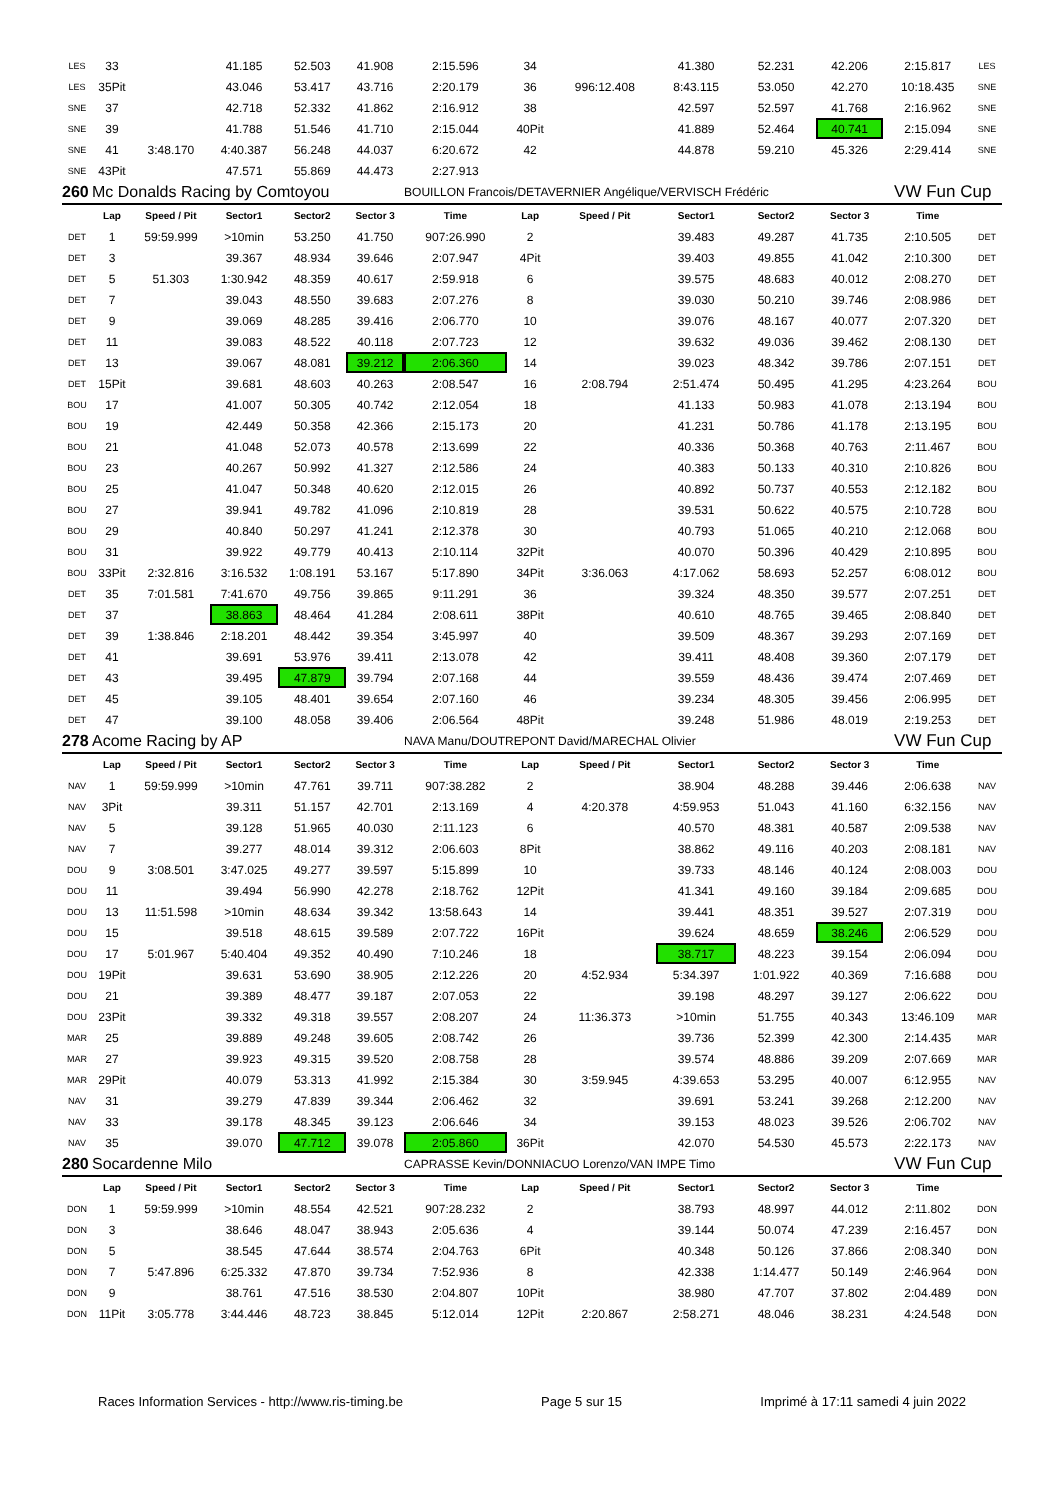| LES | 33 | | 41.185 | 52.503 | 41.908 | 2:15.596 | 34 | | 41.380 | 52.231 | 42.206 | 2:15.817 | LES |
| LES | 35Pit | | 43.046 | 53.417 | 43.716 | 2:20.179 | 36 | 996:12.408 | 8:43.115 | 53.050 | 42.270 | 10:18.435 | SNE |
| SNE | 37 | | 42.718 | 52.332 | 41.862 | 2:16.912 | 38 | | 42.597 | 52.597 | 41.768 | 2:16.962 | SNE |
| SNE | 39 | | 41.788 | 51.546 | 41.710 | 2:15.044 | 40Pit | | 41.889 | 52.464 | 40.741 | 2:15.094 | SNE |
| SNE | 41 | 3:48.170 | 4:40.387 | 56.248 | 44.037 | 6:20.672 | 42 | | 44.878 | 59.210 | 45.326 | 2:29.414 | SNE |
| SNE | 43Pit | | 47.571 | 55.869 | 44.473 | 2:27.913 | | | | | | | |
| 260 | Mc Donalds Racing by Comtoyou | | | | | BOUILLON Francois/DETAVERNIER Angélique/VERVISCH Frédéric | | | | | | VW Fun Cup | |
| | Lap | Speed / Pit | Sector1 | Sector2 | Sector 3 | Time | Lap | Speed / Pit | Sector1 | Sector2 | Sector 3 | Time | |
| DET | 1 | 59:59.999 | >10min | 53.250 | 41.750 | 907:26.990 | 2 | | 39.483 | 49.287 | 41.735 | 2:10.505 | DET |
| DET | 3 | | 39.367 | 48.934 | 39.646 | 2:07.947 | 4Pit | | 39.403 | 49.855 | 41.042 | 2:10.300 | DET |
| DET | 5 | 51.303 | 1:30.942 | 48.359 | 40.617 | 2:59.918 | 6 | | 39.575 | 48.683 | 40.012 | 2:08.270 | DET |
| DET | 7 | | 39.043 | 48.550 | 39.683 | 2:07.276 | 8 | | 39.030 | 50.210 | 39.746 | 2:08.986 | DET |
| DET | 9 | | 39.069 | 48.285 | 39.416 | 2:06.770 | 10 | | 39.076 | 48.167 | 40.077 | 2:07.320 | DET |
| DET | 11 | | 39.083 | 48.522 | 40.118 | 2:07.723 | 12 | | 39.632 | 49.036 | 39.462 | 2:08.130 | DET |
| DET | 13 | | 39.067 | 48.081 | 39.212 | 2:06.360 | 14 | | 39.023 | 48.342 | 39.786 | 2:07.151 | DET |
| DET | 15Pit | | 39.681 | 48.603 | 40.263 | 2:08.547 | 16 | 2:08.794 | 2:51.474 | 50.495 | 41.295 | 4:23.264 | BOU |
| BOU | 17 | | 41.007 | 50.305 | 40.742 | 2:12.054 | 18 | | 41.133 | 50.983 | 41.078 | 2:13.194 | BOU |
| BOU | 19 | | 42.449 | 50.358 | 42.366 | 2:15.173 | 20 | | 41.231 | 50.786 | 41.178 | 2:13.195 | BOU |
| BOU | 21 | | 41.048 | 52.073 | 40.578 | 2:13.699 | 22 | | 40.336 | 50.368 | 40.763 | 2:11.467 | BOU |
| BOU | 23 | | 40.267 | 50.992 | 41.327 | 2:12.586 | 24 | | 40.383 | 50.133 | 40.310 | 2:10.826 | BOU |
| BOU | 25 | | 41.047 | 50.348 | 40.620 | 2:12.015 | 26 | | 40.892 | 50.737 | 40.553 | 2:12.182 | BOU |
| BOU | 27 | | 39.941 | 49.782 | 41.096 | 2:10.819 | 28 | | 39.531 | 50.622 | 40.575 | 2:10.728 | BOU |
| BOU | 29 | | 40.840 | 50.297 | 41.241 | 2:12.378 | 30 | | 40.793 | 51.065 | 40.210 | 2:12.068 | BOU |
| BOU | 31 | | 39.922 | 49.779 | 40.413 | 2:10.114 | 32Pit | | 40.070 | 50.396 | 40.429 | 2:10.895 | BOU |
| BOU | 33Pit | 2:32.816 | 3:16.532 | 1:08.191 | 53.167 | 5:17.890 | 34Pit | 3:36.063 | 4:17.062 | 58.693 | 52.257 | 6:08.012 | BOU |
| DET | 35 | 7:01.581 | 7:41.670 | 49.756 | 39.865 | 9:11.291 | 36 | | 39.324 | 48.350 | 39.577 | 2:07.251 | DET |
| DET | 37 | | 38.863 | 48.464 | 41.284 | 2:08.611 | 38Pit | | 40.610 | 48.765 | 39.465 | 2:08.840 | DET |
| DET | 39 | 1:38.846 | 2:18.201 | 48.442 | 39.354 | 3:45.997 | 40 | | 39.509 | 48.367 | 39.293 | 2:07.169 | DET |
| DET | 41 | | 39.691 | 53.976 | 39.411 | 2:13.078 | 42 | | 39.411 | 48.408 | 39.360 | 2:07.179 | DET |
| DET | 43 | | 39.495 | 47.879 | 39.794 | 2:07.168 | 44 | | 39.559 | 48.436 | 39.474 | 2:07.469 | DET |
| DET | 45 | | 39.105 | 48.401 | 39.654 | 2:07.160 | 46 | | 39.234 | 48.305 | 39.456 | 2:06.995 | DET |
| DET | 47 | | 39.100 | 48.058 | 39.406 | 2:06.564 | 48Pit | | 39.248 | 51.986 | 48.019 | 2:19.253 | DET |
| 278 | Acome Racing by AP | | | | | NAVA Manu/DOUTREPONT David/MARECHAL Olivier | | | | | | VW Fun Cup | |
| | Lap | Speed / Pit | Sector1 | Sector2 | Sector 3 | Time | Lap | Speed / Pit | Sector1 | Sector2 | Sector 3 | Time | |
| NAV | 1 | 59:59.999 | >10min | 47.761 | 39.711 | 907:38.282 | 2 | | 38.904 | 48.288 | 39.446 | 2:06.638 | NAV |
| NAV | 3Pit | | 39.311 | 51.157 | 42.701 | 2:13.169 | 4 | 4:20.378 | 4:59.953 | 51.043 | 41.160 | 6:32.156 | NAV |
| NAV | 5 | | 39.128 | 51.965 | 40.030 | 2:11.123 | 6 | | 40.570 | 48.381 | 40.587 | 2:09.538 | NAV |
| NAV | 7 | | 39.277 | 48.014 | 39.312 | 2:06.603 | 8Pit | | 38.862 | 49.116 | 40.203 | 2:08.181 | NAV |
| DOU | 9 | 3:08.501 | 3:47.025 | 49.277 | 39.597 | 5:15.899 | 10 | | 39.733 | 48.146 | 40.124 | 2:08.003 | DOU |
| DOU | 11 | | 39.494 | 56.990 | 42.278 | 2:18.762 | 12Pit | | 41.341 | 49.160 | 39.184 | 2:09.685 | DOU |
| DOU | 13 | 11:51.598 | >10min | 48.634 | 39.342 | 13:58.643 | 14 | | 39.441 | 48.351 | 39.527 | 2:07.319 | DOU |
| DOU | 15 | | 39.518 | 48.615 | 39.589 | 2:07.722 | 16Pit | | 39.624 | 48.659 | 38.246 | 2:06.529 | DOU |
| DOU | 17 | 5:01.967 | 5:40.404 | 49.352 | 40.490 | 7:10.246 | 18 | | 38.717 | 48.223 | 39.154 | 2:06.094 | DOU |
| DOU | 19Pit | | 39.631 | 53.690 | 38.905 | 2:12.226 | 20 | 4:52.934 | 5:34.397 | 1:01.922 | 40.369 | 7:16.688 | DOU |
| DOU | 21 | | 39.389 | 48.477 | 39.187 | 2:07.053 | 22 | | 39.198 | 48.297 | 39.127 | 2:06.622 | DOU |
| DOU | 23Pit | | 39.332 | 49.318 | 39.557 | 2:08.207 | 24 | 11:36.373 | >10min | 51.755 | 40.343 | 13:46.109 | MAR |
| MAR | 25 | | 39.889 | 49.248 | 39.605 | 2:08.742 | 26 | | 39.736 | 52.399 | 42.300 | 2:14.435 | MAR |
| MAR | 27 | | 39.923 | 49.315 | 39.520 | 2:08.758 | 28 | | 39.574 | 48.886 | 39.209 | 2:07.669 | MAR |
| MAR | 29Pit | | 40.079 | 53.313 | 41.992 | 2:15.384 | 30 | 3:59.945 | 4:39.653 | 53.295 | 40.007 | 6:12.955 | NAV |
| NAV | 31 | | 39.279 | 47.839 | 39.344 | 2:06.462 | 32 | | 39.691 | 53.241 | 39.268 | 2:12.200 | NAV |
| NAV | 33 | | 39.178 | 48.345 | 39.123 | 2:06.646 | 34 | | 39.153 | 48.023 | 39.526 | 2:06.702 | NAV |
| NAV | 35 | | 39.070 | 47.712 | 39.078 | 2:05.860 | 36Pit | | 42.070 | 54.530 | 45.573 | 2:22.173 | NAV |
| 280 | Socardenne Milo | | | | | CAPRASSE Kevin/DONNIACUO Lorenzo/VAN IMPE Timo | | | | | | VW Fun Cup | |
| | Lap | Speed / Pit | Sector1 | Sector2 | Sector 3 | Time | Lap | Speed / Pit | Sector1 | Sector2 | Sector 3 | Time | |
| DON | 1 | 59:59.999 | >10min | 48.554 | 42.521 | 907:28.232 | 2 | | 38.793 | 48.997 | 44.012 | 2:11.802 | DON |
| DON | 3 | | 38.646 | 48.047 | 38.943 | 2:05.636 | 4 | | 39.144 | 50.074 | 47.239 | 2:16.457 | DON |
| DON | 5 | | 38.545 | 47.644 | 38.574 | 2:04.763 | 6Pit | | 40.348 | 50.126 | 37.866 | 2:08.340 | DON |
| DON | 7 | 5:47.896 | 6:25.332 | 47.870 | 39.734 | 7:52.936 | 8 | | 42.338 | 1:14.477 | 50.149 | 2:46.964 | DON |
| DON | 9 | | 38.761 | 47.516 | 38.530 | 2:04.807 | 10Pit | | 38.980 | 47.707 | 37.802 | 2:04.489 | DON |
| DON | 11Pit | 3:05.778 | 3:44.446 | 48.723 | 38.845 | 5:12.014 | 12Pit | 2:20.867 | 2:58.271 | 48.046 | 38.231 | 4:24.548 | DON |
Races Information Services - http://www.ris-timing.be Page 5 sur 15 Imprimé à 17:11 samedi 4 juin 2022